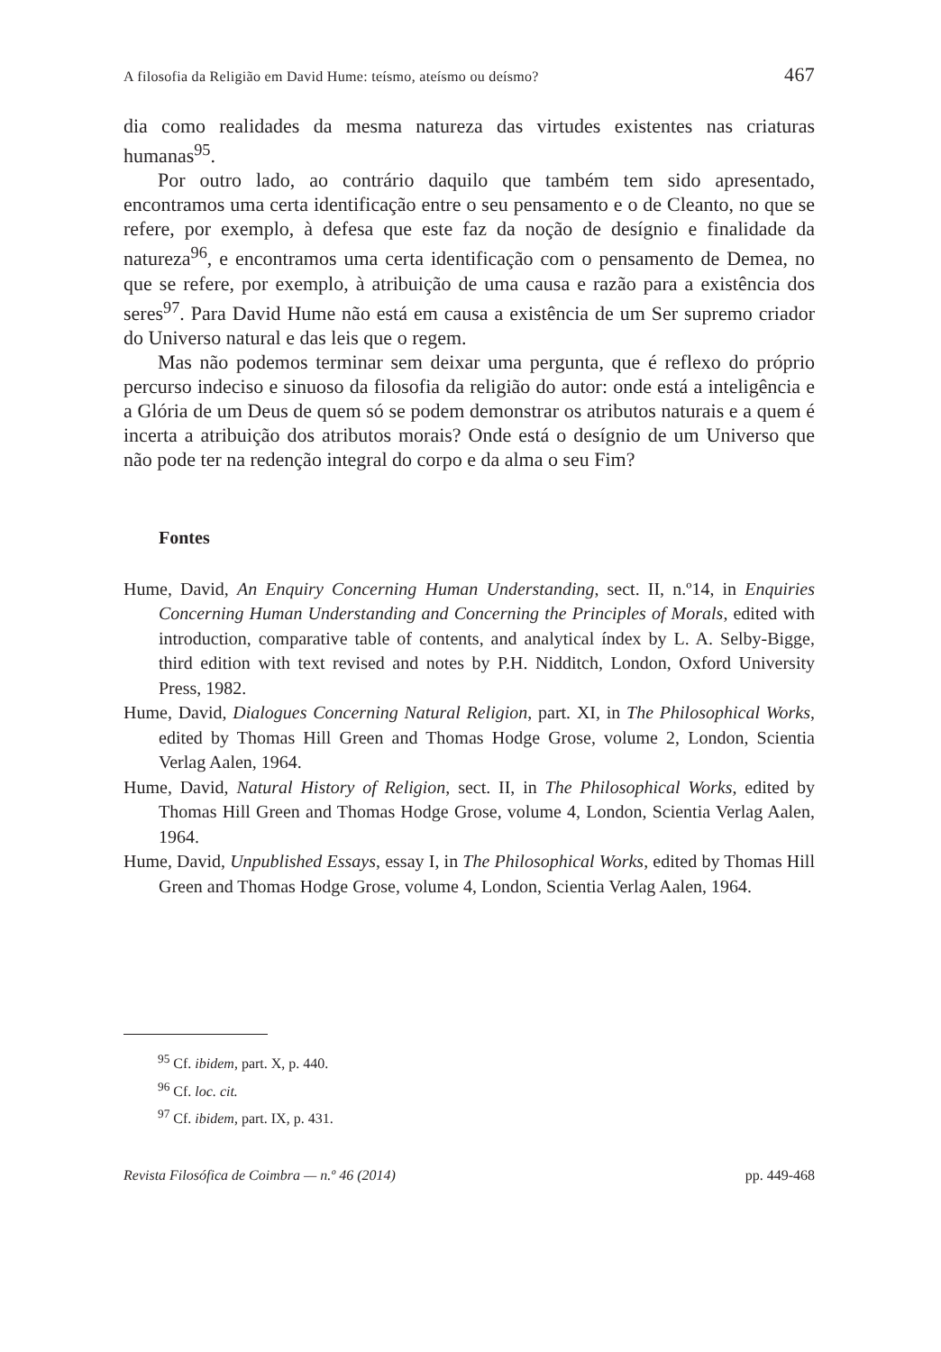A filosofia da Religião em David Hume: teísmo, ateísmo ou deísmo? 467
dia como realidades da mesma natureza das virtudes existentes nas criaturas humanas<sup>95</sup>.
Por outro lado, ao contrário daquilo que também tem sido apresentado, encontramos uma certa identificação entre o seu pensamento e o de Cleanto, no que se refere, por exemplo, à defesa que este faz da noção de desígnio e finalidade da natureza<sup>96</sup>, e encontramos uma certa identificação com o pensamento de Demea, no que se refere, por exemplo, à atribuição de uma causa e razão para a existência dos seres<sup>97</sup>. Para David Hume não está em causa a existência de um Ser supremo criador do Universo natural e das leis que o regem.
Mas não podemos terminar sem deixar uma pergunta, que é reflexo do próprio percurso indeciso e sinuoso da filosofia da religião do autor: onde está a inteligência e a Glória de um Deus de quem só se podem demonstrar os atributos naturais e a quem é incerta a atribuição dos atributos morais? Onde está o desígnio de um Universo que não pode ter na redenção integral do corpo e da alma o seu Fim?
Fontes
Hume, David, An Enquiry Concerning Human Understanding, sect. II, n.º14, in Enquiries Concerning Human Understanding and Concerning the Principles of Morals, edited with introduction, comparative table of contents, and analytical índex by L. A. Selby-Bigge, third edition with text revised and notes by P.H. Nidditch, London, Oxford University Press, 1982.
Hume, David, Dialogues Concerning Natural Religion, part. XI, in The Philosophical Works, edited by Thomas Hill Green and Thomas Hodge Grose, volume 2, London, Scientia Verlag Aalen, 1964.
Hume, David, Natural History of Religion, sect. II, in The Philosophical Works, edited by Thomas Hill Green and Thomas Hodge Grose, volume 4, London, Scientia Verlag Aalen, 1964.
Hume, David, Unpublished Essays, essay I, in The Philosophical Works, edited by Thomas Hill Green and Thomas Hodge Grose, volume 4, London, Scientia Verlag Aalen, 1964.
<sup>95</sup> Cf. ibidem, part. X, p. 440.
<sup>96</sup> Cf. loc. cit.
<sup>97</sup> Cf. ibidem, part. IX, p. 431.
Revista Filosófica de Coimbra — n.º 46 (2014) pp. 449-468